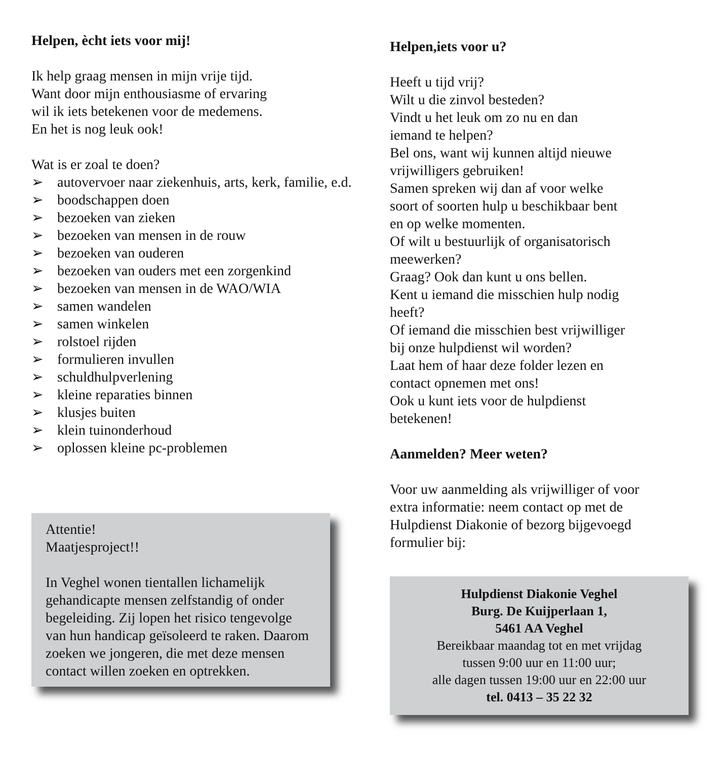Helpen, ècht iets voor mij!
Ik help graag mensen in mijn vrije tijd.
Want door mijn enthousiasme of ervaring
wil ik iets betekenen voor de medemens.
En het is nog leuk ook!
Wat is er zoal te doen?
➢ autovervoer naar ziekenhuis, arts, kerk, familie, e.d.
➢ boodschappen doen
➢ bezoeken van zieken
➢ bezoeken van mensen in de rouw
➢ bezoeken van ouderen
➢ bezoeken van ouders met een zorgenkind
➢ bezoeken van mensen in de WAO/WIA
➢ samen wandelen
➢ samen winkelen
➢ rolstoel rijden
➢ formulieren invullen
➢ schuldhulpverlening
➢ kleine reparaties binnen
➢ klusjes buiten
➢ klein tuinonderhoud
➢ oplossen kleine pc-problemen
Attentie!
Maatjesproject!!
In Veghel wonen tientallen lichamelijk gehandicapte mensen zelfstandig of onder begeleiding. Zij lopen het risico tengevolge van hun handicap geïsoleerd te raken. Daarom zoeken we jongeren, die met deze mensen contact willen zoeken en optrekken.
Helpen,iets voor u?
Heeft u tijd vrij?
Wilt u die zinvol besteden?
Vindt u het leuk om zo nu en dan
iemand te helpen?
Bel ons, want wij kunnen altijd nieuwe
vrijwilligers gebruiken!
Samen spreken wij dan af voor welke
soort of soorten hulp u beschikbaar bent
en op welke momenten.
Of wilt u bestuurlijk of organisatorisch
meewerken?
Graag? Ook dan kunt u ons bellen.
Kent u iemand die misschien hulp nodig
heeft?
Of iemand die misschien best vrijwilliger
bij onze hulpdienst wil worden?
Laat hem of haar deze folder lezen en
contact opnemen met ons!
Ook u kunt iets voor de hulpdienst
betekenen!
Aanmelden? Meer weten?
Voor uw aanmelding als vrijwilliger of voor
extra informatie: neem contact op met de
Hulpdienst Diakonie of bezorg bijgevoegd
formulier bij:
Hulpdienst Diakonie Veghel
Burg. De Kuijperlaan 1,
5461 AA Veghel
Bereikbaar maandag tot en met vrijdag
tussen 9:00 uur en 11:00 uur;
alle dagen tussen 19:00 uur en 22:00 uur
tel. 0413 – 35 22 32